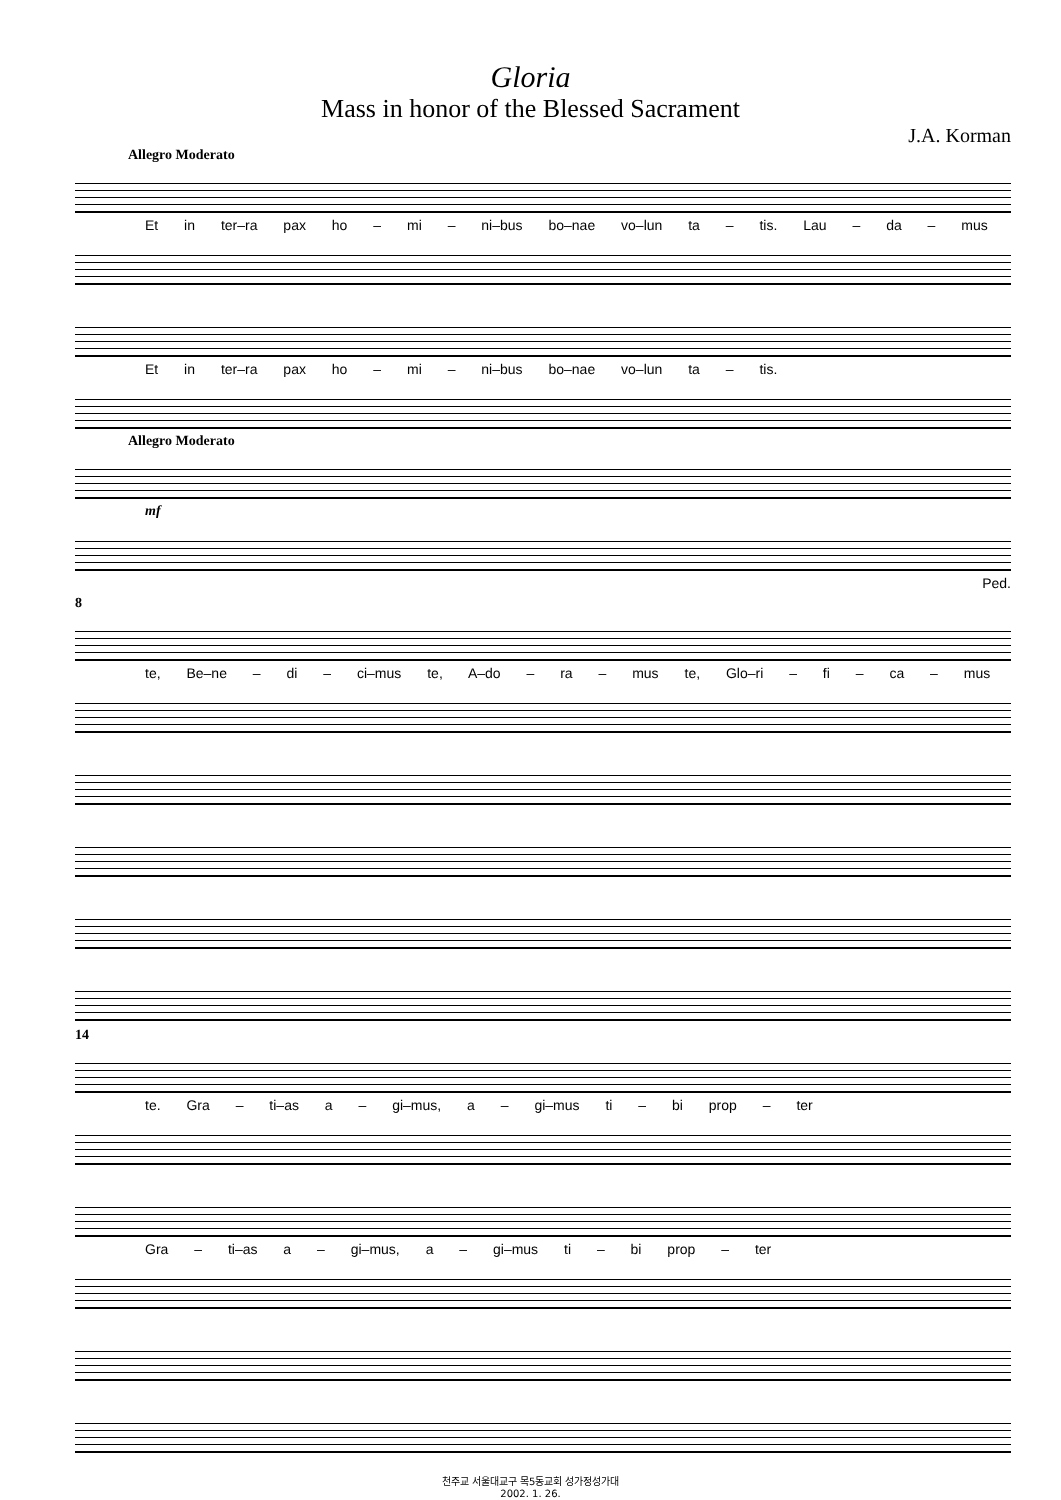Gloria
Mass in honor of the Blessed Sacrament
J.A. Korman
Allegro Moderato
Et in ter–ra pax ho – mi – ni–bus bo–nae vo–lun ta – tis. Lau – da – mus
Et in ter–ra pax ho – mi – ni–bus bo–nae vo–lun ta – tis.
Allegro Moderato
mf
Ped.
8
te, Be–ne – di – ci–mus te, A–do – ra – mus te, Glo–ri – fi – ca – mus
14
te. Gra – ti–as a – gi–mus, a – gi–mus ti – bi prop – ter
Gra – ti–as a – gi–mus, a – gi–mus ti – bi prop – ter
천주교 서울대교구 목5동교회 성가정성가대
2002. 1. 26.